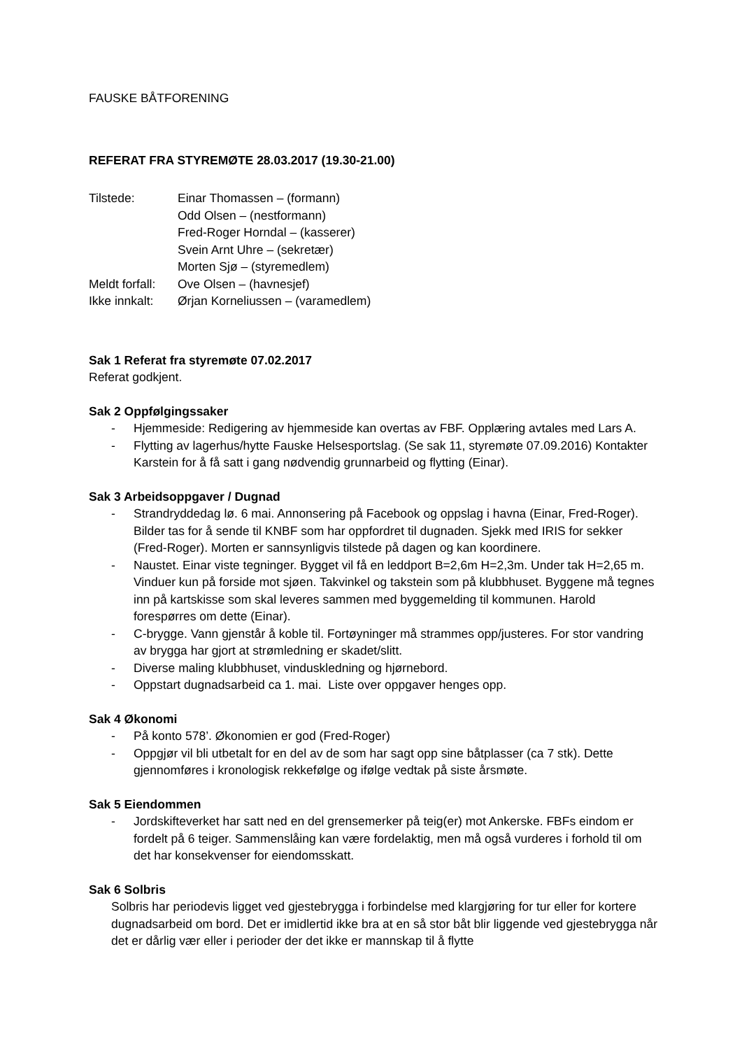FAUSKE BÅTFORENING
REFERAT FRA STYREMØTE 28.03.2017 (19.30-21.00)
Tilstede: Einar Thomassen – (formann) Odd Olsen – (nestformann) Fred-Roger Horndal – (kasserer) Svein Arnt Uhre – (sekretær) Morten Sjø – (styremedlem) Meldt forfall: Ove Olsen – (havnesjef) Ikke innkalt: Ørjan Korneliussen – (varamedlem)
Sak 1 Referat fra styremøte 07.02.2017
Referat godkjent.
Sak 2 Oppfølgingssaker
- Hjemmeside: Redigering av hjemmeside kan overtas av FBF. Opplæring avtales med Lars A.
- Flytting av lagerhus/hytte Fauske Helsesportslag. (Se sak 11, styremøte 07.09.2016) Kontakter Karstein for å få satt i gang nødvendig grunnarbeid og flytting (Einar).
Sak 3 Arbeidsoppgaver / Dugnad
- Strandryddedag lø. 6 mai. Annonsering på Facebook og oppslag i havna (Einar, Fred-Roger). Bilder tas for å sende til KNBF som har oppfordret til dugnaden. Sjekk med IRIS for sekker (Fred-Roger). Morten er sannsynligvis tilstede på dagen og kan koordinere.
- Naustet. Einar viste tegninger. Bygget vil få en leddport B=2,6m H=2,3m. Under tak H=2,65 m. Vinduer kun på forside mot sjøen. Takvinkel og takstein som på klubbhuset. Byggene må tegnes inn på kartskisse som skal leveres sammen med byggemelding til kommunen. Harold forespørres om dette (Einar).
- C-brygge. Vann gjenstår å koble til. Fortøyninger må strammes opp/justeres. For stor vandring av brygga har gjort at strømledning er skadet/slitt.
- Diverse maling klubbhuset, vinduskledning og hjørnebord.
- Oppstart dugnadsarbeid ca 1. mai. Liste over oppgaver henges opp.
Sak 4 Økonomi
- På konto 578’. Økonomien er god (Fred-Roger)
- Oppgjør vil bli utbetalt for en del av de som har sagt opp sine båtplasser (ca 7 stk). Dette gjennomføres i kronologisk rekkefølge og ifølge vedtak på siste årsmøte.
Sak 5 Eiendommen
- Jordskifteverket har satt ned en del grensemerker på teig(er) mot Ankerske. FBFs eindom er fordelt på 6 teiger. Sammenslåing kan være fordelaktig, men må også vurderes i forhold til om det har konsekvenser for eiendomsskatt.
Sak 6 Solbris
Solbris har periodevis ligget ved gjestebrygga i forbindelse med klargjøring for tur eller for kortere dugnadsarbeid om bord. Det er imidlertid ikke bra at en så stor båt blir liggende ved gjestebrygga når det er dårlig vær eller i perioder der det ikke er mannskap til å flytte